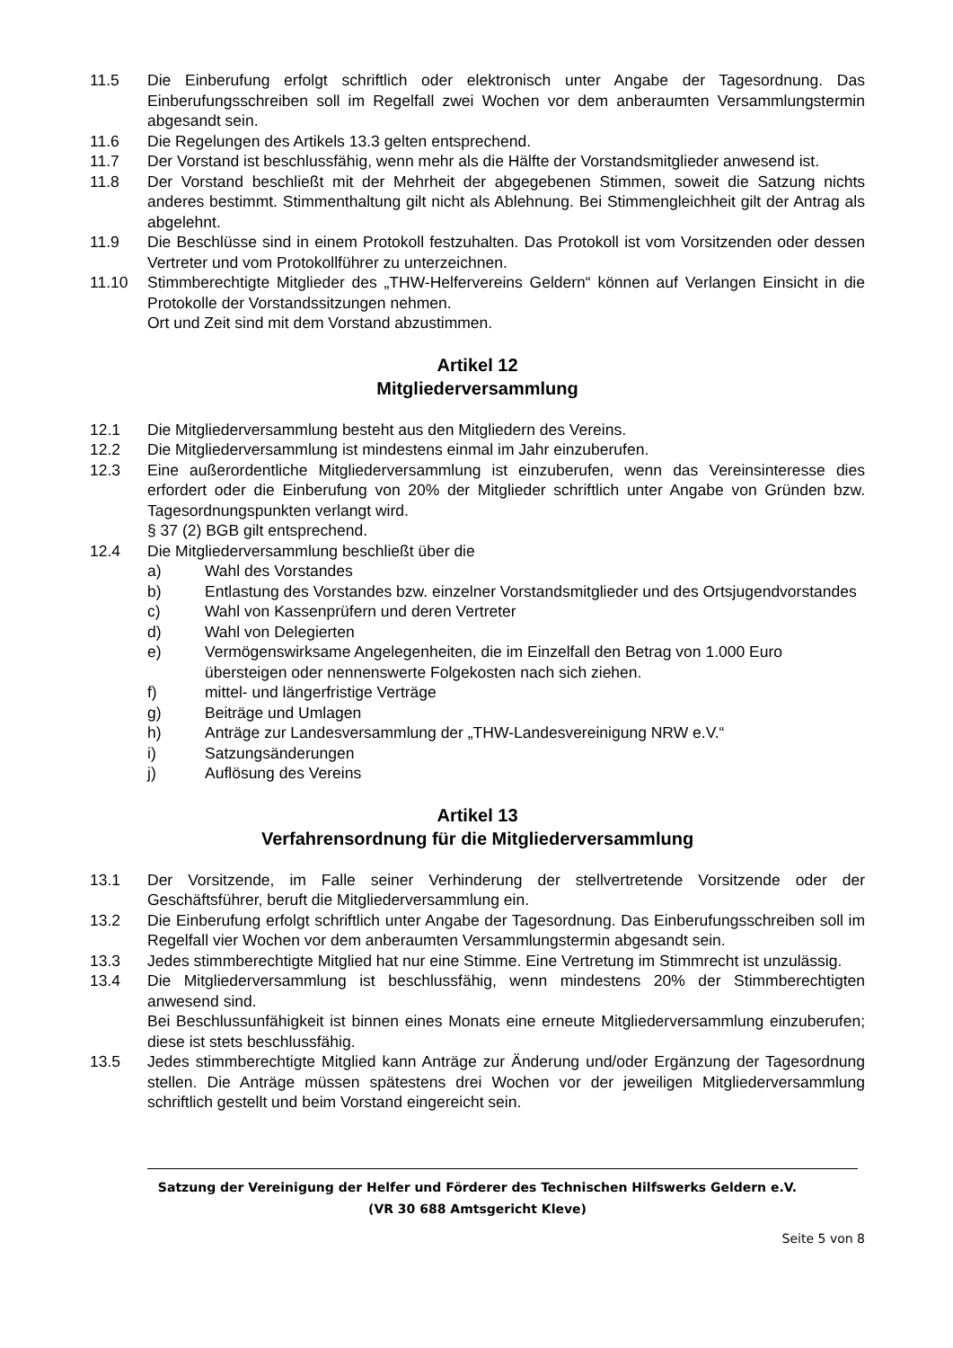11.5 Die Einberufung erfolgt schriftlich oder elektronisch unter Angabe der Tagesordnung. Das Einberufungsschreiben soll im Regelfall zwei Wochen vor dem anberaumten Versammlungstermin abgesandt sein.
11.6 Die Regelungen des Artikels 13.3 gelten entsprechend.
11.7 Der Vorstand ist beschlussfähig, wenn mehr als die Hälfte der Vorstandsmitglieder anwesend ist.
11.8 Der Vorstand beschließt mit der Mehrheit der abgegebenen Stimmen, soweit die Satzung nichts anderes bestimmt. Stimmenthaltung gilt nicht als Ablehnung. Bei Stimmengleichheit gilt der Antrag als abgelehnt.
11.9 Die Beschlüsse sind in einem Protokoll festzuhalten. Das Protokoll ist vom Vorsitzenden oder dessen Vertreter und vom Protokollführer zu unterzeichnen.
11.10 Stimmberechtigte Mitglieder des „THW-Helfervereins Geldern“ können auf Verlangen Einsicht in die Protokolle der Vorstandssitzungen nehmen.
Ort und Zeit sind mit dem Vorstand abzustimmen.
Artikel 12
Mitgliederversammlung
12.1 Die Mitgliederversammlung besteht aus den Mitgliedern des Vereins.
12.2 Die Mitgliederversammlung ist mindestens einmal im Jahr einzuberufen.
12.3 Eine außerordentliche Mitgliederversammlung ist einzuberufen, wenn das Vereinsinteresse dies erfordert oder die Einberufung von 20% der Mitglieder schriftlich unter Angabe von Gründen bzw. Tagesordnungspunkten verlangt wird.
§ 37 (2) BGB gilt entsprechend.
12.4 Die Mitgliederversammlung beschließt über die
a) Wahl des Vorstandes
b) Entlastung des Vorstandes bzw. einzelner Vorstandsmitglieder und des Ortsjugendvorstandes
c) Wahl von Kassenprüfern und deren Vertreter
d) Wahl von Delegierten
e) Vermögenswirksame Angelegenheiten, die im Einzelfall den Betrag von 1.000 Euro übersteigen oder nennenswerte Folgekosten nach sich ziehen.
f) mittel- und längerfristige Verträge
g) Beiträge und Umlagen
h) Anträge zur Landesversammlung der „THW-Landesvereinigung NRW e.V.“
i) Satzungsänderungen
j) Auflösung des Vereins
Artikel 13
Verfahrensordnung für die Mitgliederversammlung
13.1 Der Vorsitzende, im Falle seiner Verhinderung der stellvertretende Vorsitzende oder der Geschäftsführer, beruft die Mitgliederversammlung ein.
13.2 Die Einberufung erfolgt schriftlich unter Angabe der Tagesordnung. Das Einberufungsschreiben soll im Regelfall vier Wochen vor dem anberaumten Versammlungstermin abgesandt sein.
13.3 Jedes stimmberechtigte Mitglied hat nur eine Stimme. Eine Vertretung im Stimmrecht ist unzulässig.
13.4 Die Mitgliederversammlung ist beschlussfähig, wenn mindestens 20% der Stimmberechtigten anwesend sind.
Bei Beschlussunfähigkeit ist binnen eines Monats eine erneute Mitgliederversammlung einzuberufen; diese ist stets beschlussfähig.
13.5 Jedes stimmberechtigte Mitglied kann Anträge zur Änderung und/oder Ergänzung der Tagesordnung stellen. Die Anträge müssen spätestens drei Wochen vor der jeweiligen Mitgliederversammlung schriftlich gestellt und beim Vorstand eingereicht sein.
Satzung der Vereinigung der Helfer und Förderer des Technischen Hilfswerks Geldern e.V.
(VR 30 688 Amtsgericht Kleve)
Seite 5 von 8